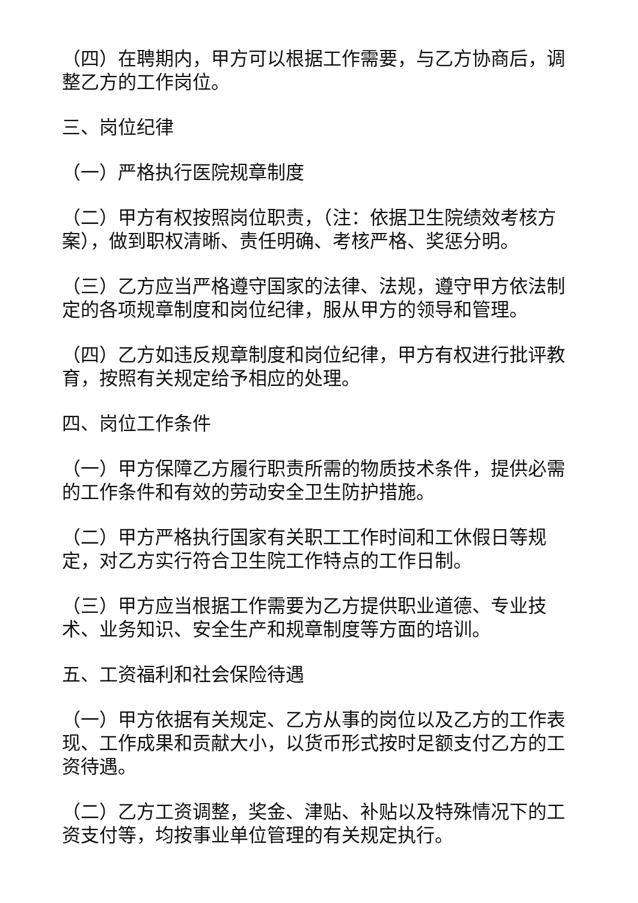（四）在聘期内，甲方可以根据工作需要，与乙方协商后，调整乙方的工作岗位。
三、岗位纪律
（一）严格执行医院规章制度
（二）甲方有权按照岗位职责，（注：依据卫生院绩效考核方案），做到职权清晰、责任明确、考核严格、奖惩分明。
（三）乙方应当严格遵守国家的法律、法规，遵守甲方依法制定的各项规章制度和岗位纪律，服从甲方的领导和管理。
（四）乙方如违反规章制度和岗位纪律，甲方有权进行批评教育，按照有关规定给予相应的处理。
四、岗位工作条件
（一）甲方保障乙方履行职责所需的物质技术条件，提供必需的工作条件和有效的劳动安全卫生防护措施。
（二）甲方严格执行国家有关职工工作时间和工休假日等规定，对乙方实行符合卫生院工作特点的工作日制。
（三）甲方应当根据工作需要为乙方提供职业道德、专业技术、业务知识、安全生产和规章制度等方面的培训。
五、工资福利和社会保险待遇
（一）甲方依据有关规定、乙方从事的岗位以及乙方的工作表现、工作成果和贡献大小，以货币形式按时足额支付乙方的工资待遇。
（二）乙方工资调整，奖金、津贴、补贴以及特殊情况下的工资支付等，均按事业单位管理的有关规定执行。